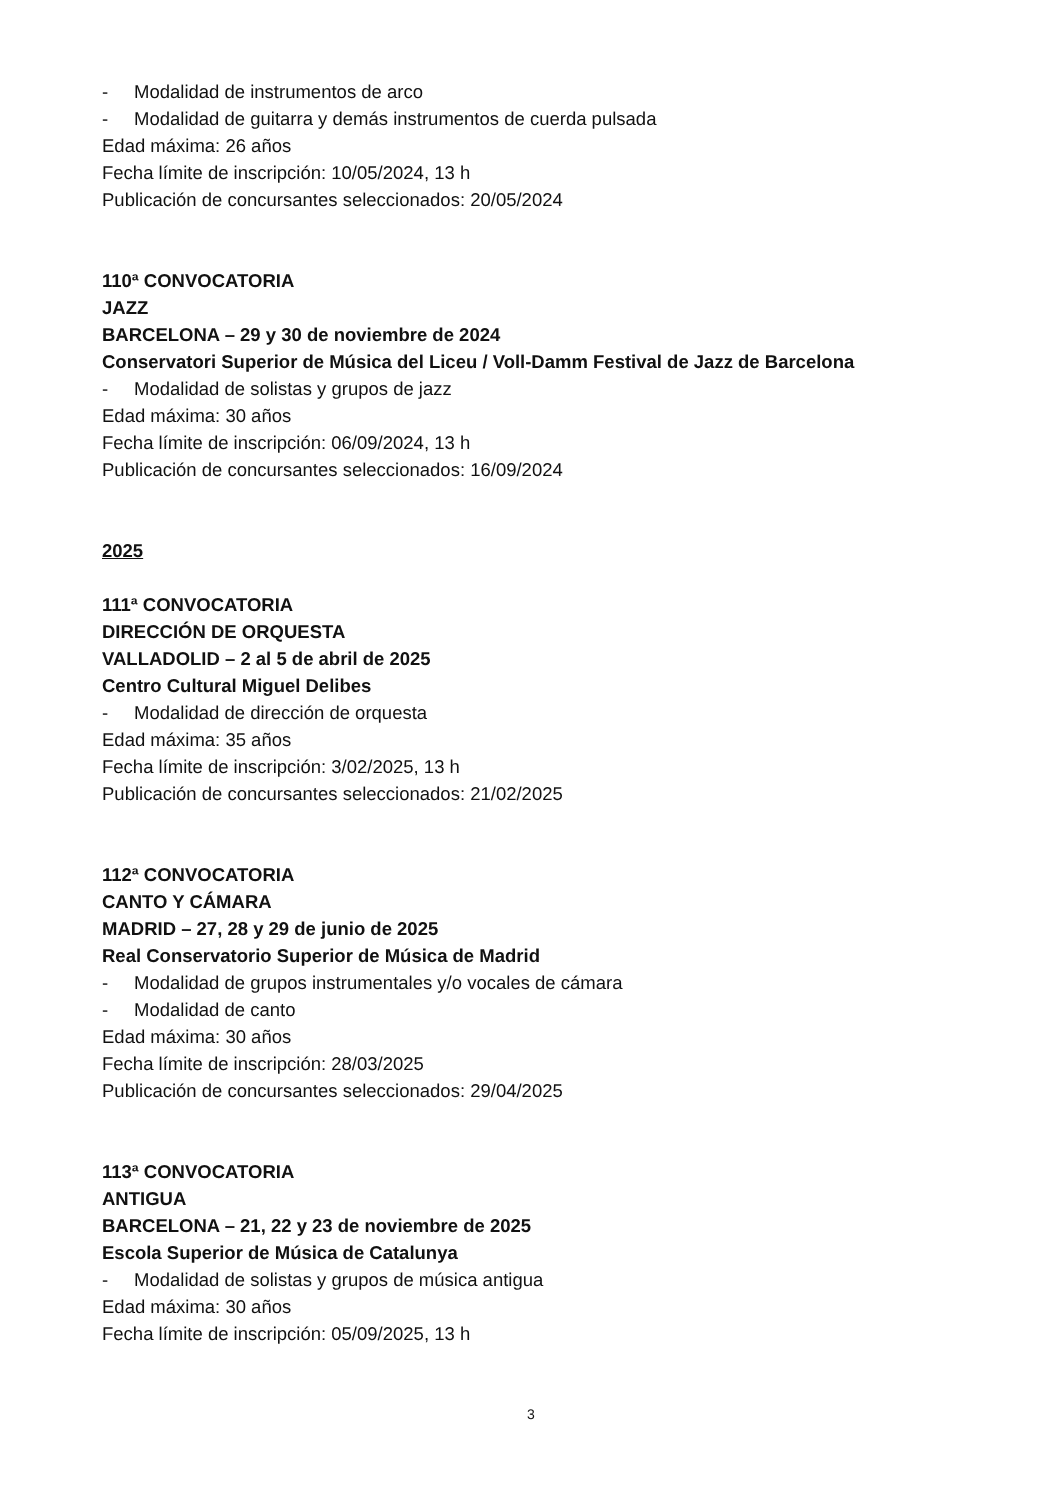- Modalidad de instrumentos de arco
- Modalidad de guitarra y demás instrumentos de cuerda pulsada
Edad máxima: 26 años
Fecha límite de inscripción: 10/05/2024, 13 h
Publicación de concursantes seleccionados: 20/05/2024
110ª CONVOCATORIA
JAZZ
BARCELONA – 29 y 30 de noviembre de 2024
Conservatori Superior de Música del Liceu / Voll-Damm Festival de Jazz de Barcelona
- Modalidad de solistas y grupos de jazz
Edad máxima: 30 años
Fecha límite de inscripción: 06/09/2024, 13 h
Publicación de concursantes seleccionados: 16/09/2024
2025
111ª CONVOCATORIA
DIRECCIÓN DE ORQUESTA
VALLADOLID – 2 al 5 de abril de 2025
Centro Cultural Miguel Delibes
- Modalidad de dirección de orquesta
Edad máxima: 35 años
Fecha límite de inscripción: 3/02/2025, 13 h
Publicación de concursantes seleccionados: 21/02/2025
112ª CONVOCATORIA
CANTO Y CÁMARA
MADRID – 27, 28 y 29 de junio de 2025
Real Conservatorio Superior de Música de Madrid
- Modalidad de grupos instrumentales y/o vocales de cámara
- Modalidad de canto
Edad máxima: 30 años
Fecha límite de inscripción: 28/03/2025
Publicación de concursantes seleccionados: 29/04/2025
113ª CONVOCATORIA
ANTIGUA
BARCELONA – 21, 22 y 23 de noviembre de 2025
Escola Superior de Música de Catalunya
- Modalidad de solistas y grupos de música antigua
Edad máxima: 30 años
Fecha límite de inscripción: 05/09/2025, 13 h
3